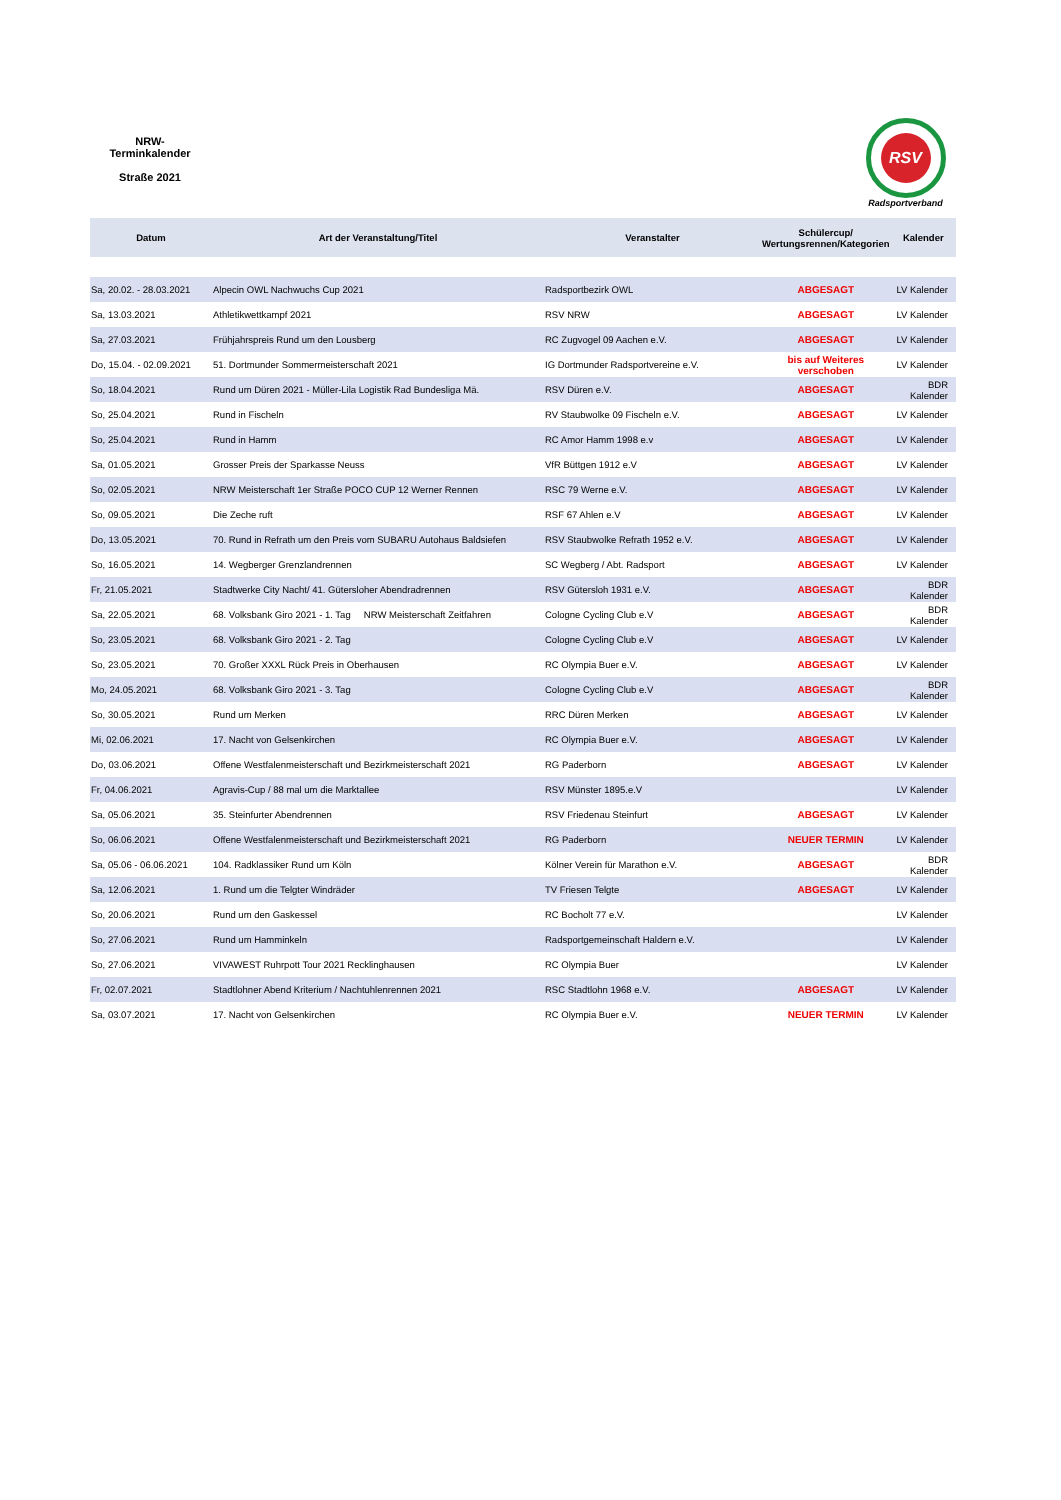NRW-
Terminkalender
Straße 2021
RSV
Radsportverband
| Datum | Art der Veranstaltung/Titel | Veranstalter | Schülercup/ Wertungsrennen/Kategorien | Kalender |
| --- | --- | --- | --- | --- |
| Sa, 20.02. - 28.03.2021 | Alpecin OWL Nachwuchs Cup 2021 | Radsportbezirk OWL | ABGESAGT | LV Kalender |
| Sa, 13.03.2021 | Athletikwettkampf 2021 | RSV NRW | ABGESAGT | LV Kalender |
| Sa, 27.03.2021 | Frühjahrspreis Rund um den Lousberg | RC Zugvogel 09 Aachen e.V. | ABGESAGT | LV Kalender |
| Do, 15.04. - 02.09.2021 | 51. Dortmunder Sommermeisterschaft 2021 | IG Dortmunder Radsportvereine e.V. | bis auf Weiteres verschoben | LV Kalender |
| So, 18.04.2021 | Rund um Düren 2021 - Müller-Lila Logistik Rad Bundesliga Mä. | RSV Düren e.V. | ABGESAGT | BDR Kalender |
| So, 25.04.2021 | Rund in Fischeln | RV Staubwolke 09 Fischeln e.V. | ABGESAGT | LV Kalender |
| So, 25.04.2021 | Rund in Hamm | RC Amor Hamm 1998 e.v | ABGESAGT | LV Kalender |
| Sa, 01.05.2021 | Grosser Preis der Sparkasse Neuss | VfR Büttgen 1912 e.V | ABGESAGT | LV Kalender |
| So, 02.05.2021 | NRW Meisterschaft 1er Straße POCO CUP 12 Werner Rennen | RSC 79 Werne e.V. | ABGESAGT | LV Kalender |
| So, 09.05.2021 | Die Zeche ruft | RSF 67 Ahlen e.V | ABGESAGT | LV Kalender |
| Do, 13.05.2021 | 70. Rund in Refrath um den Preis vom SUBARU Autohaus Baldsiefen | RSV Staubwolke Refrath 1952 e.V. | ABGESAGT | LV Kalender |
| So, 16.05.2021 | 14. Wegberger Grenzlandrennen | SC Wegberg / Abt. Radsport | ABGESAGT | LV Kalender |
| Fr, 21.05.2021 | Stadtwerke City Nacht/ 41. Gütersloher Abendradrennen | RSV Gütersloh 1931 e.V. | ABGESAGT | BDR Kalender |
| Sa, 22.05.2021 | 68. Volksbank Giro 2021 - 1. Tag NRW Meisterschaft Zeitfahren | Cologne Cycling Club e.V | ABGESAGT | BDR Kalender |
| So, 23.05.2021 | 68. Volksbank Giro 2021 - 2. Tag | Cologne Cycling Club e.V | ABGESAGT | LV Kalender |
| So, 23.05.2021 | 70. Großer XXXL Rück Preis in Oberhausen | RC Olympia Buer e.V. | ABGESAGT | LV Kalender |
| Mo, 24.05.2021 | 68. Volksbank Giro 2021 - 3. Tag | Cologne Cycling Club e.V | ABGESAGT | BDR Kalender |
| So, 30.05.2021 | Rund um Merken | RRC Düren Merken | ABGESAGT | LV Kalender |
| Mi, 02.06.2021 | 17. Nacht von Gelsenkirchen | RC Olympia Buer e.V. | ABGESAGT | LV Kalender |
| Do, 03.06.2021 | Offene Westfalenmeisterschaft und Bezirkmeisterschaft 2021 | RG Paderborn | ABGESAGT | LV Kalender |
| Fr, 04.06.2021 | Agravis-Cup / 88 mal um die Marktallee | RSV Münster 1895.e.V | | LV Kalender |
| Sa, 05.06.2021 | 35. Steinfurter Abendrennen | RSV Friedenau Steinfurt | ABGESAGT | LV Kalender |
| So, 06.06.2021 | Offene Westfalenmeisterschaft und Bezirkmeisterschaft 2021 | RG Paderborn | NEUER TERMIN | LV Kalender |
| Sa, 05.06 - 06.06.2021 | 104. Radklassiker Rund um Köln | Kölner Verein für Marathon e.V. | ABGESAGT | BDR Kalender |
| Sa, 12.06.2021 | 1. Rund um die Telgter Windräder | TV Friesen Telgte | ABGESAGT | LV Kalender |
| So, 20.06.2021 | Rund um den Gaskessel | RC Bocholt 77 e.V. | | LV Kalender |
| So, 27.06.2021 | Rund um Hamminkeln | Radsportgemeinschaft Haldern e.V. | | LV Kalender |
| So, 27.06.2021 | VIVAWEST Ruhrpott Tour 2021 Recklinghausen | RC Olympia Buer | | LV Kalender |
| Fr, 02.07.2021 | Stadtlohner Abend Kriterium / Nachtuhlenrennen 2021 | RSC Stadtlohn 1968 e.V. | ABGESAGT | LV Kalender |
| Sa, 03.07.2021 | 17. Nacht von Gelsenkirchen | RC Olympia Buer e.V. | NEUER TERMIN | LV Kalender |